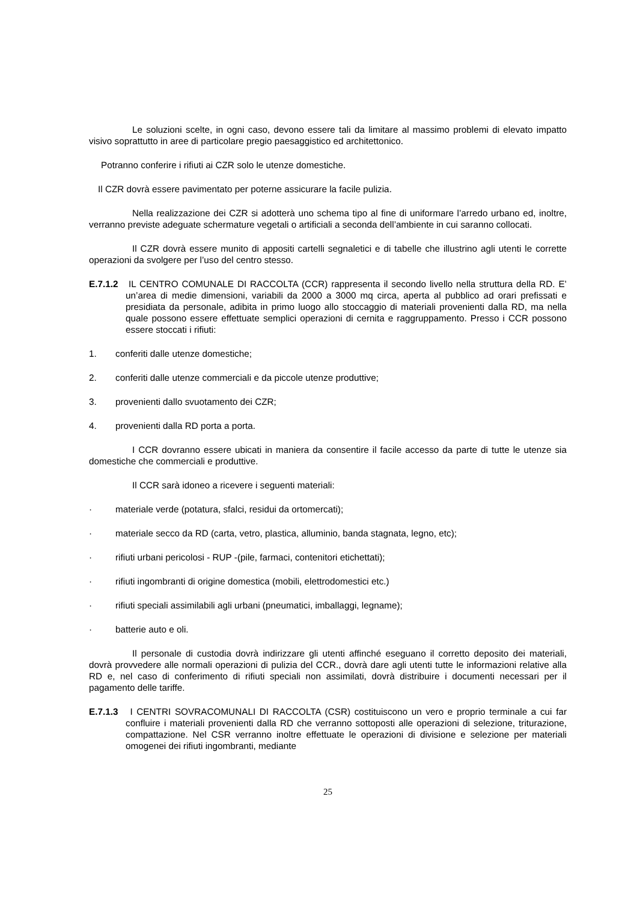Le soluzioni scelte, in ogni caso, devono essere tali da limitare al massimo problemi di elevato impatto visivo soprattutto in aree di particolare pregio paesaggistico ed architettonico.
Potranno conferire i rifiuti ai CZR solo le utenze domestiche.
Il CZR dovrà essere pavimentato per poterne assicurare la facile pulizia.
Nella realizzazione dei CZR si adotterà uno schema tipo al fine di uniformare l’arredo urbano ed, inoltre, verranno previste adeguate schermature vegetali o artificiali a seconda dell’ambiente in cui saranno collocati.
Il CZR dovrà essere munito di appositi cartelli segnaletici e di tabelle che illustrino agli utenti le corrette operazioni da svolgere per l’uso del centro stesso.
E.7.1.2 IL CENTRO COMUNALE DI RACCOLTA (CCR) rappresenta il secondo livello nella struttura della RD. E’ un’area di medie dimensioni, variabili da 2000 a 3000 mq circa, aperta al pubblico ad orari prefissati e presidiata da personale, adibita in primo luogo allo stoccaggio di materiali provenienti dalla RD, ma nella quale possono essere effettuate semplici operazioni di cernita e raggruppamento. Presso i CCR possono essere stoccati i rifiuti:
1. conferiti dalle utenze domestiche;
2. conferiti dalle utenze commerciali e da piccole utenze produttive;
3. provenienti dallo svuotamento dei CZR;
4. provenienti dalla RD porta a porta.
I CCR dovranno essere ubicati in maniera da consentire il facile accesso da parte di tutte le utenze sia domestiche che commerciali e produttive.
Il CCR sarà idoneo a ricevere i seguenti materiali:
· materiale verde (potatura, sfalci, residui da ortomercati);
· materiale secco da RD (carta, vetro, plastica, alluminio, banda stagnata, legno, etc);
· rifiuti urbani pericolosi - RUP -(pile, farmaci, contenitori etichettati);
· rifiuti ingombranti di origine domestica (mobili, elettrodomestici etc.)
· rifiuti speciali assimilabili agli urbani (pneumatici, imballaggi, legname);
· batterie auto e oli.
Il personale di custodia dovrà indirizzare gli utenti affinché eseguano il corretto deposito dei materiali, dovrà provvedere alle normali operazioni di pulizia del CCR., dovrà dare agli utenti tutte le informazioni relative alla RD e, nel caso di conferimento di rifiuti speciali non assimilati, dovrà distribuire i documenti necessari per il pagamento delle tariffe.
E.7.1.3 I CENTRI SOVRACOMUNALI DI RACCOLTA (CSR) costituiscono un vero e proprio terminale a cui far confluire i materiali provenienti dalla RD che verranno sottoposti alle operazioni di selezione, triturazione, compattazione. Nel CSR verranno inoltre effettuate le operazioni di divisione e selezione per materiali omogenei dei rifiuti ingombranti, mediante
25